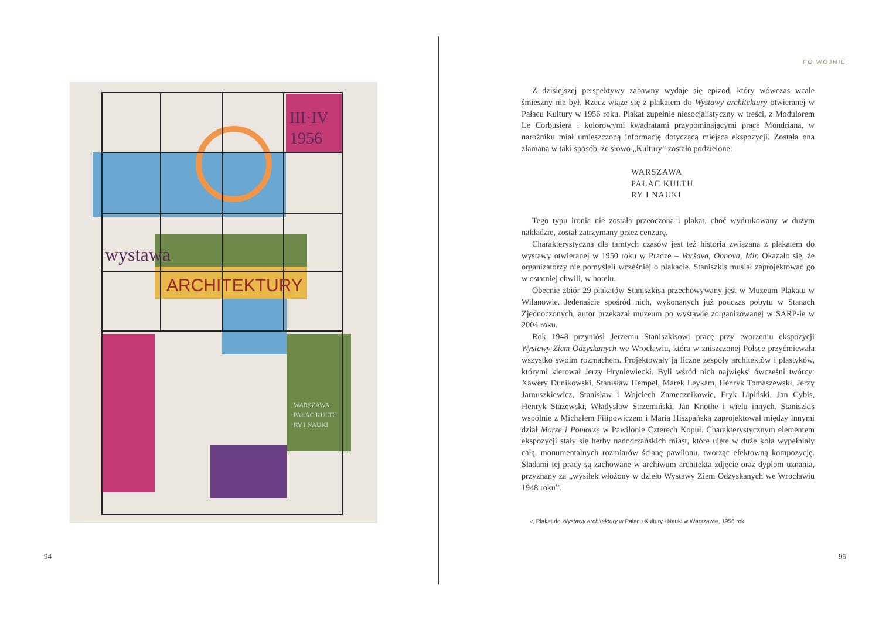wystawa
ARCHITEKTURY
III·IV
1956
WARSZAWA
PAŁAC KULTU
RY I NAUKI
94
PO WOJNIE
Z dzisiejszej perspektywy zabawny wydaje się epizod, który wówczas wcale śmieszny nie był. Rzecz wiąże się z plakatem do Wystawy architektury otwieranej w Pałacu Kultury w 1956 roku. Plakat zupełnie niesocjalistyczny w treści, z Modulorem Le Corbusiera i kolorowymi kwadratami przypominającymi prace Mondriana, w narożniku miał umieszczoną informację dotyczącą miejsca ekspozycji. Została ona złamana w taki sposób, że słowo „Kultury” zostało podzielone:
WARSZAWA
PAŁAC KULTU
RY I NAUKI
Tego typu ironia nie została przeoczona i plakat, choć wydrukowany w dużym nakładzie, został zatrzymany przez cenzurę.
Charakterystyczna dla tamtych czasów jest też historia związana z plakatem do wystawy otwieranej w 1950 roku w Pradze – Varšava, Obnova, Mir. Okazało się, że organizatorzy nie pomyśleli wcześniej o plakacie. Staniszkis musiał zaprojektować go w ostatniej chwili, w hotelu.
Obecnie zbiór 29 plakatów Staniszkisa przechowywany jest w Muzeum Plakatu w Wilanowie. Jedenaście spośród nich, wykonanych już podczas pobytu w Stanach Zjednoczonych, autor przekazał muzeum po wystawie zorganizowanej w SARP-ie w 2004 roku.
Rok 1948 przyniósł Jerzemu Staniszkisowi pracę przy tworzeniu ekspozycji Wystawy Ziem Odzyskanych we Wrocławiu, która w zniszczonej Polsce przyćmiewała wszystko swoim rozmachem. Projektowały ją liczne zespoły architektów i plastyków, którymi kierował Jerzy Hryniewiecki. Byli wśród nich najwięksi ówcześni twórcy: Xawery Dunikowski, Stanisław Hempel, Marek Leykam, Henryk Tomaszewski, Jerzy Jarnuszkiewicz, Stanisław i Wojciech Zamecznikowie, Eryk Lipiński, Jan Cybis, Henryk Stażewski, Władysław Strzemiński, Jan Knothe i wielu innych. Staniszkis wspólnie z Michałem Filipowiczem i Marią Hiszpańską zaprojektował między innymi dział Morze i Pomorze w Pawilonie Czterech Kopuł. Charakterystycznym elementem ekspozycji stały się herby nadodrzańskich miast, które ujęte w duże koła wypełniały całą, monumentalnych rozmiarów ścianę pawilonu, tworząc efektowną kompozycję. Śladami tej pracy są zachowane w archiwum architekta zdjęcie oraz dyplom uznania, przyznany za „wysiłek włożony w dzieło Wystawy Ziem Odzyskanych we Wrocławiu 1948 roku”.
◁ Plakat do Wystawy architektury w Pałacu Kultury i Nauki w Warszawie, 1956 rok
95